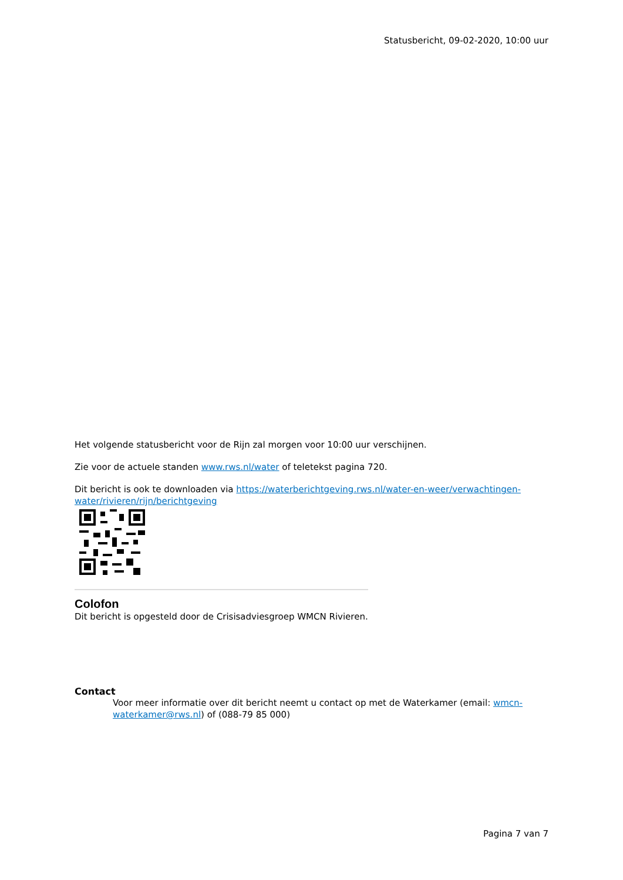Statusbericht, 09-02-2020, 10:00 uur
Het volgende statusbericht voor de Rijn zal morgen voor 10:00 uur verschijnen.
Zie voor de actuele standen www.rws.nl/water of teletekst pagina 720.
Dit bericht is ook te downloaden via https://waterberichtgeving.rws.nl/water-en-weer/verwachtingen-water/rivieren/rijn/berichtgeving
Colofon
Dit bericht is opgesteld door de Crisisadviesgroep WMCN Rivieren.
Contact
Voor meer informatie over dit bericht neemt u contact op met de Waterkamer (email: wmcn-waterkamer@rws.nl) of (088-79 85 000)
Pagina 7 van 7